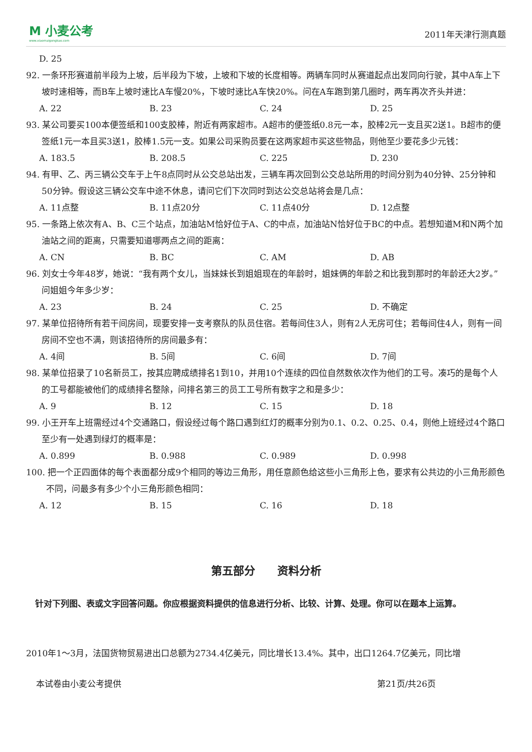M 小麦公考
www.xiaomaigongkao.com
2011年天津行测真题
D. 25
92. 一条环形赛道前半段为上坡，后半段为下坡，上坡和下坡的长度相等。两辆车同时从赛道起点出发同向行驶，其中A车上下坡时速相等，而B车上坡时速比A车慢20%，下坡时速比A车快20%。问在A车跑到第几圈时，两车再次齐头并进：
A. 22 B. 23 C. 24 D. 25
93. 某公司要买100本便签纸和100支胶棒，附近有两家超市。A超市的便签纸0.8元一本，胶棒2元一支且买2送1。B超市的便签纸1元一本且买3送1，胶棒1.5元一支。如果公司采购员要在这两家超市买这些物品，则他至少要花多少元钱：
A. 183.5 B. 208.5 C. 225 D. 230
94. 有甲、乙、丙三辆公交车于上午8点同时从公交总站出发，三辆车再次回到公交总站所用的时间分别为40分钟、25分钟和50分钟。假设这三辆公交车中途不休息，请问它们下次同时到达公交总站将会是几点：
A. 11点整 B. 11点20分 C. 11点40分 D. 12点整
95. 一条路上依次有A、B、C三个站点，加油站M恰好位于A、C的中点，加油站N恰好位于BC的中点。若想知道M和N两个加油站之间的距离，只需要知道哪两点之间的距离：
A. CN B. BC C. AM D. AB
96. 刘女士今年48岁，她说：“我有两个女儿，当妹妹长到姐姐现在的年龄时，姐妹俩的年龄之和比我到那时的年龄还大2岁。”问姐姐今年多少岁：
A. 23 B. 24 C. 25 D. 不确定
97. 某单位招待所有若干间房间，现要安排一支考察队的队员住宿。若每间住3人，则有2人无房可住；若每间住4人，则有一间房间不空也不满，则该招待所的房间最多有：
A. 4间 B. 5间 C. 6间 D. 7间
98. 某单位招录了10名新员工，按其应聘成绩排名1到10，并用10个连续的四位自然数依次作为他们的工号。凑巧的是每个人的工号都能被他们的成绩排名整除，问排名第三的员工工号所有数字之和是多少：
A. 9 B. 12 C. 15 D. 18
99. 小王开车上班需经过4个交通路口，假设经过每个路口遇到红灯的概率分别为0.1、0.2、0.25、0.4，则他上班经过4个路口至少有一处遇到绿灯的概率是：
A. 0.899 B. 0.988 C. 0.989 D. 0.998
100. 把一个正四面体的每个表面都分成9个相同的等边三角形，用任意颜色给这些小三角形上色，要求有公共边的小三角形颜色不同，问最多有多少个小三角形颜色相同：
A. 12 B. 15 C. 16 D. 18
第五部分　　资料分析
针对下列图、表或文字回答问题。你应根据资料提供的信息进行分析、比较、计算、处理。你可以在题本上运算。
2010年1～3月，法国货物贸易进出口总额为2734.4亿美元，同比增长13.4%。其中，出口1264.7亿美元，同比增
本试卷由小麦公考提供 第21页/共26页